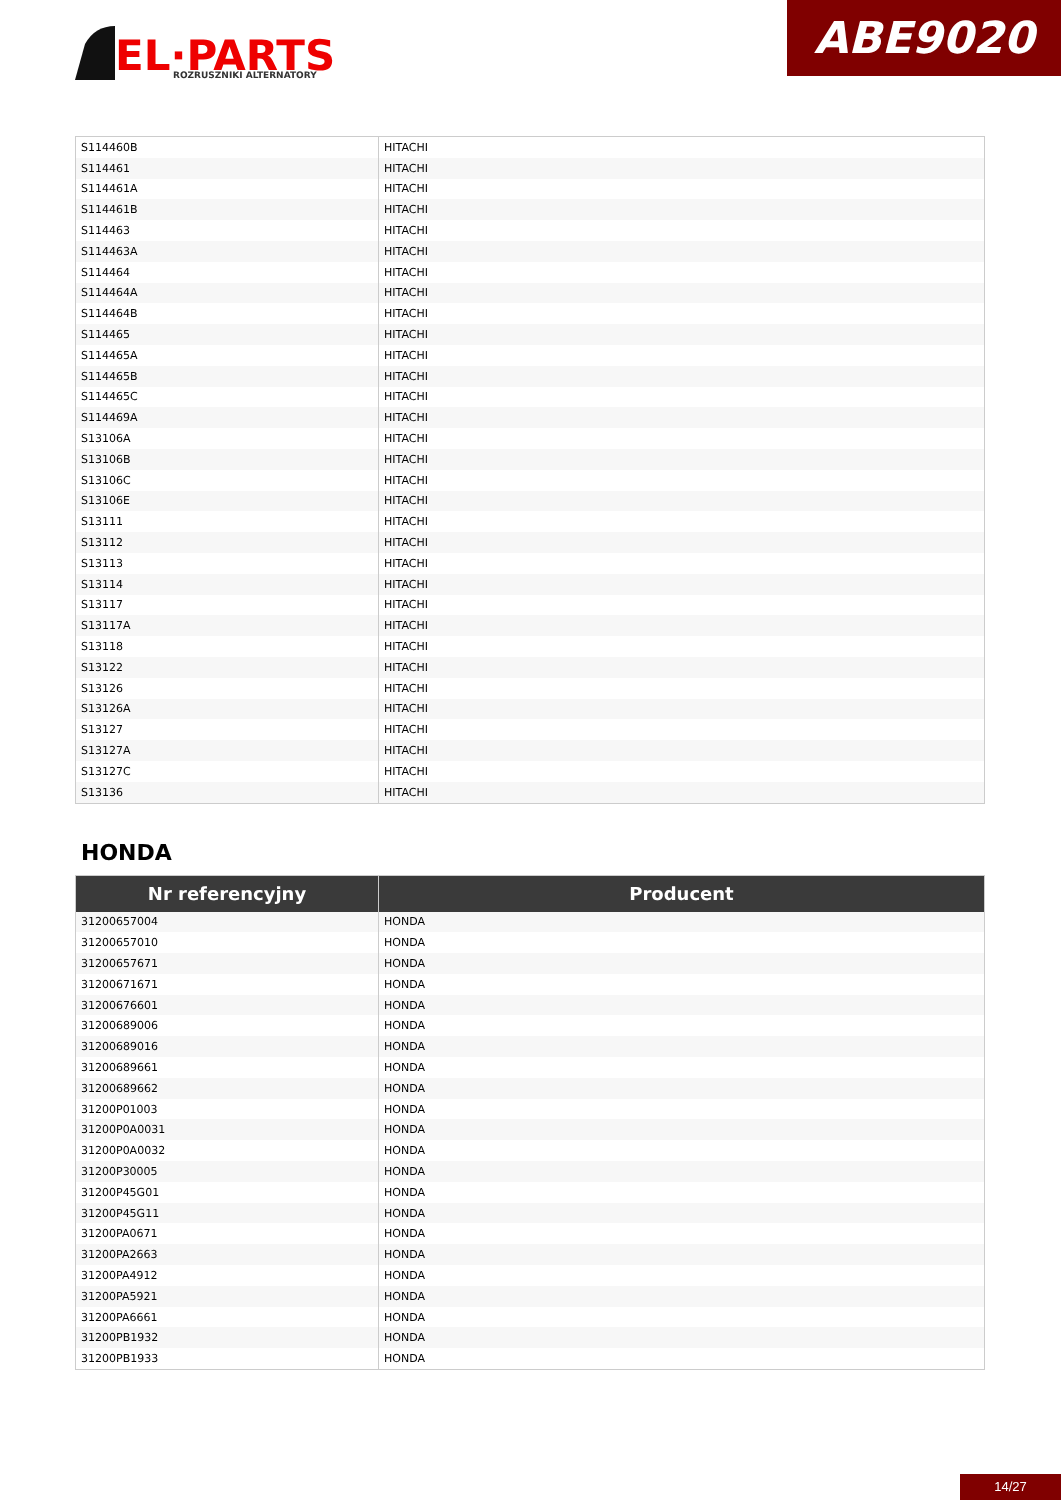EL·PARTS
ROZRUSZNIKI ALTERNATORY
ABE9020
| S114460B | HITACHI |
| S114461 | HITACHI |
| S114461A | HITACHI |
| S114461B | HITACHI |
| S114463 | HITACHI |
| S114463A | HITACHI |
| S114464 | HITACHI |
| S114464A | HITACHI |
| S114464B | HITACHI |
| S114465 | HITACHI |
| S114465A | HITACHI |
| S114465B | HITACHI |
| S114465C | HITACHI |
| S114469A | HITACHI |
| S13106A | HITACHI |
| S13106B | HITACHI |
| S13106C | HITACHI |
| S13106E | HITACHI |
| S13111 | HITACHI |
| S13112 | HITACHI |
| S13113 | HITACHI |
| S13114 | HITACHI |
| S13117 | HITACHI |
| S13117A | HITACHI |
| S13118 | HITACHI |
| S13122 | HITACHI |
| S13126 | HITACHI |
| S13126A | HITACHI |
| S13127 | HITACHI |
| S13127A | HITACHI |
| S13127C | HITACHI |
| S13136 | HITACHI |
HONDA
| Nr referencyjny | Producent |
| --- | --- |
| 31200657004 | HONDA |
| 31200657010 | HONDA |
| 31200657671 | HONDA |
| 31200671671 | HONDA |
| 31200676601 | HONDA |
| 31200689006 | HONDA |
| 31200689016 | HONDA |
| 31200689661 | HONDA |
| 31200689662 | HONDA |
| 31200P01003 | HONDA |
| 31200P0A0031 | HONDA |
| 31200P0A0032 | HONDA |
| 31200P30005 | HONDA |
| 31200P45G01 | HONDA |
| 31200P45G11 | HONDA |
| 31200PA0671 | HONDA |
| 31200PA2663 | HONDA |
| 31200PA4912 | HONDA |
| 31200PA5921 | HONDA |
| 31200PA6661 | HONDA |
| 31200PB1932 | HONDA |
| 31200PB1933 | HONDA |
14/27